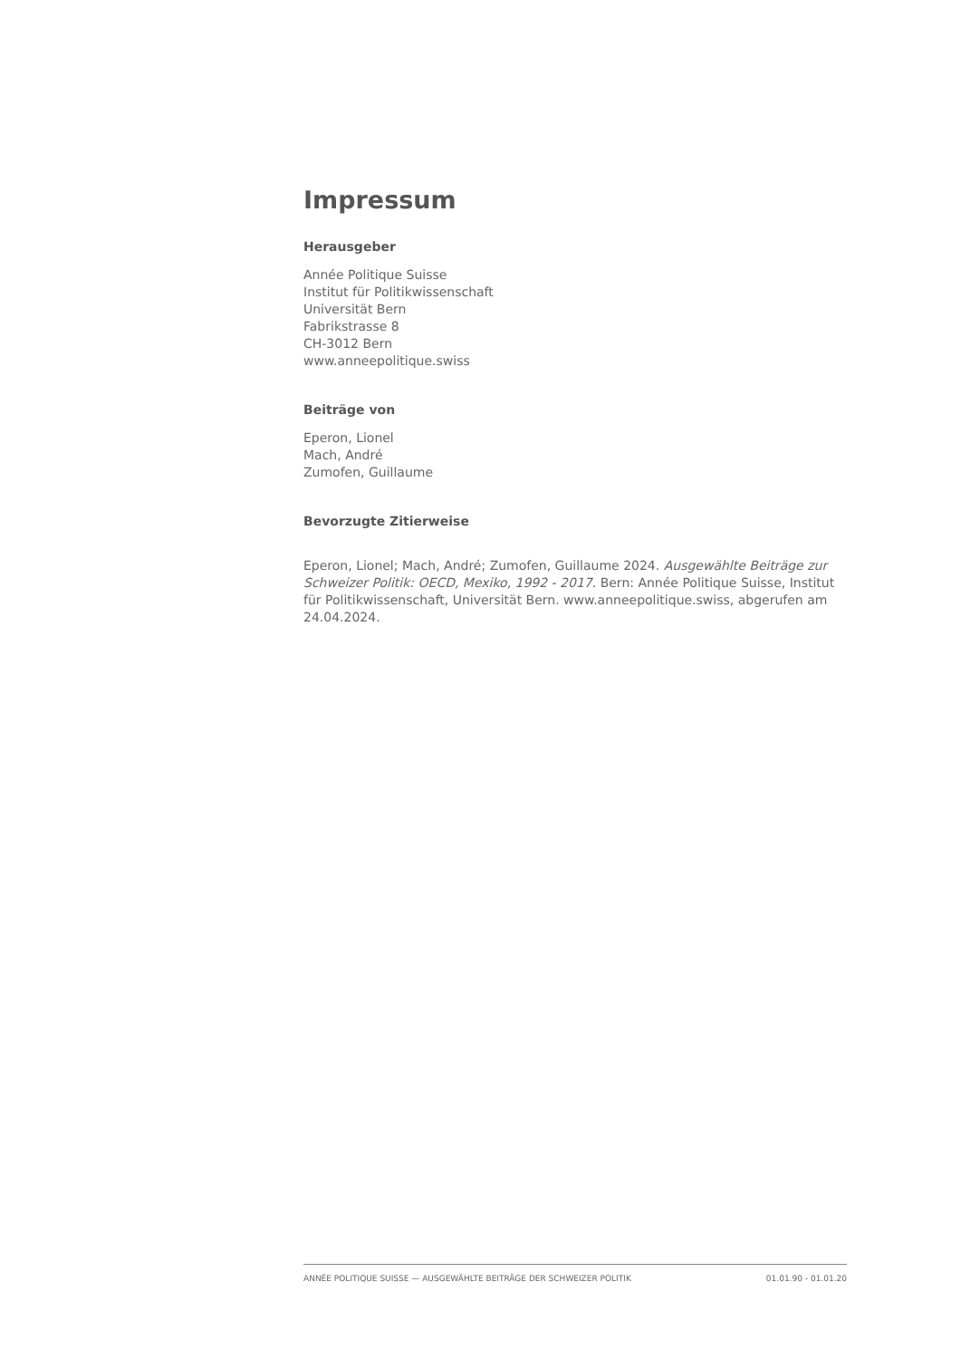Impressum
Herausgeber
Année Politique Suisse
Institut für Politikwissenschaft
Universität Bern
Fabrikstrasse 8
CH-3012 Bern
www.anneepolitique.swiss
Beiträge von
Eperon, Lionel
Mach, André
Zumofen, Guillaume
Bevorzugte Zitierweise
Eperon, Lionel; Mach, André; Zumofen, Guillaume 2024. Ausgewählte Beiträge zur Schweizer Politik: OECD, Mexiko, 1992 - 2017. Bern: Année Politique Suisse, Institut für Politikwissenschaft, Universität Bern. www.anneepolitique.swiss, abgerufen am 24.04.2024.
ANNÉE POLITIQUE SUISSE — AUSGEWÄHLTE BEITRÄGE DER SCHWEIZER POLITIK 01.01.90 - 01.01.20